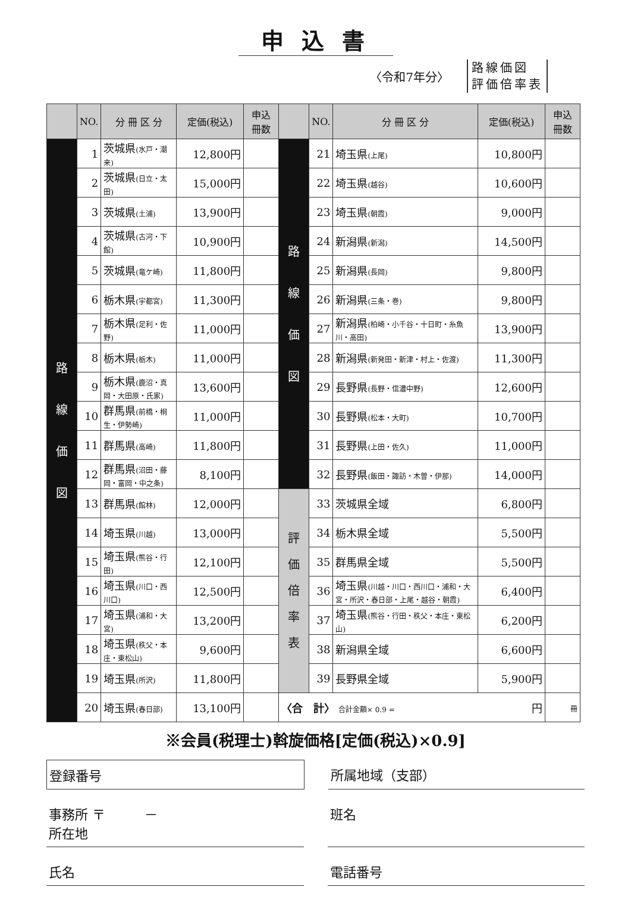申込書
〈令和7年分〉 路線価図
評価倍率表
| | NO. | 分 冊 区 分 | 定価(税込) | 申込 冊数 | | NO. | 分 冊 区 分 | 定価(税込) | 申込 冊数 |
| --- | --- | --- | --- | --- | --- | --- | --- | --- | --- |
| 路 線 価 図 | 1 | 茨城県 (水戸・潮来) | 12,800円 | | 路 線 価 図 | 21 | 埼玉県 (上尾) | 10,800円 | |
| | 2 | 茨城県 (日立・太田) | 15,000円 | | | 22 | 埼玉県 (越谷) | 10,600円 | |
| | 3 | 茨城県 (土浦) | 13,900円 | | | 23 | 埼玉県 (朝霞) | 9,000円 | |
| | 4 | 茨城県 (古河・下館) | 10,900円 | | | 24 | 新潟県 (新潟) | 14,500円 | |
| | 5 | 茨城県 (竜ケ崎) | 11,800円 | | | 25 | 新潟県 (長岡) | 9,800円 | |
| | 6 | 栃木県 (宇都宮) | 11,300円 | | | 26 | 新潟県 (三条・巻) | 9,800円 | |
| | 7 | 栃木県 (足利・佐野) | 11,000円 | | | 27 | 新潟県 (柏崎・小千谷・十日町・糸魚川・高田) | 13,900円 | |
| | 8 | 栃木県 (栃木) | 11,000円 | | | 28 | 新潟県 (新発田・新津・村上・佐渡) | 11,300円 | |
| | 9 | 栃木県 (鹿沼・真岡・大田原・氏家) | 13,600円 | | | 29 | 長野県 (長野・信濃中野) | 12,600円 | |
| | 10 | 群馬県 (前橋・桐生・伊勢崎) | 11,000円 | | | 30 | 長野県 (松本・大町) | 10,700円 | |
| | 11 | 群馬県 (高崎) | 11,800円 | | | 31 | 長野県 (上田・佐久) | 11,000円 | |
| | 12 | 群馬県 (沼田・藤岡・富岡・中之条) | 8,100円 | | | 32 | 長野県 (飯田・諏訪・木曽・伊那) | 14,000円 | |
| | 13 | 群馬県 (館林) | 12,000円 | | 評 価 倍 率 表 | 33 | 茨城県全域 | 6,800円 | |
| | 14 | 埼玉県 (川越) | 13,000円 | | | 34 | 栃木県全域 | 5,500円 | |
| | 15 | 埼玉県 (熊谷・行田) | 12,100円 | | | 35 | 群馬県全域 | 5,500円 | |
| | 16 | 埼玉県 (川口・西川口) | 12,500円 | | | 36 | 埼玉県 (川越・川口・西川口・浦和・大宮・所沢・春日部・上尾・越谷・朝霞) | 6,400円 | |
| | 17 | 埼玉県 (浦和・大宮) | 13,200円 | | | 37 | 埼玉県 (熊谷・行田・秩父・本庄・東松山) | 6,200円 | |
| | 18 | 埼玉県 (秩父・本庄・東松山) | 9,600円 | | | 38 | 新潟県全域 | 6,600円 | |
| | 19 | 埼玉県 (所沢) | 11,800円 | | | 39 | 長野県全域 | 5,900円 | |
| | 20 | 埼玉県 (春日部) | 13,100円 | | 〈合 計〉 合計金額× 0.9 = 円 | | | | 冊 |
※会員(税理士)斡旋価格[定価(税込)×0.9]
登録番号 所属地域（支部）
事務所 〒　　　－
所在地
班名
氏名 電話番号